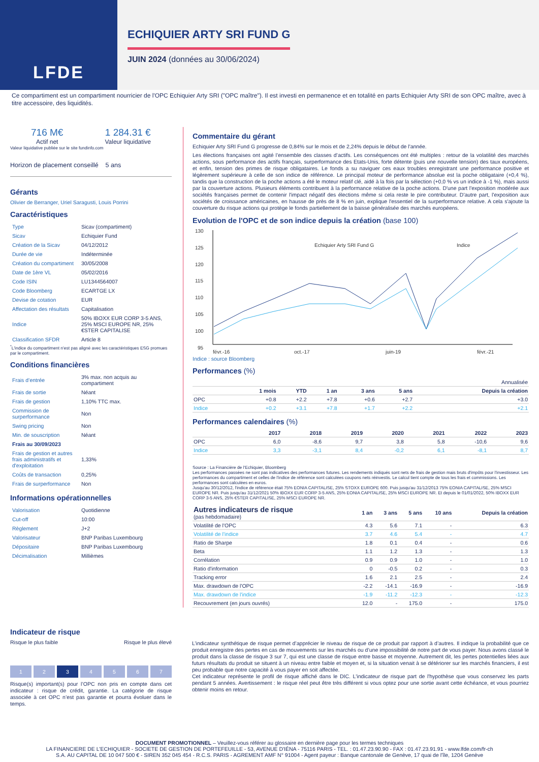LFDE
ECHIQUIER ARTY SRI FUND G
JUIN 2024 (données au 30/06/2024)
Ce compartiment est un compartiment nourricier de l'OPC Echiquier Arty SRI ("OPC maître"). Il est investi en permanence et en totalité en parts Echiquier Arty SRI de son OPC maître, avec à titre accessoire, des liquidités.
716 M€
Actif net
1 284.31 €
Valeur liquidative
Valeur liquidative publiée sur le site fundinfo.com
Horizon de placement conseillé 5 ans
Gérants
Olivier de Berranger, Uriel Saragusti, Louis Porrini
Caractéristiques
| Type | Sicav (compartiment) |
| Sicav | Echiquier Fund |
| Création de la Sicav | 04/12/2012 |
| Durée de vie | Indéterminée |
| Création du compartiment | 30/05/2008 |
| Date de 1ère VL | 05/02/2016 |
| Code ISIN | LU1344564007 |
| Code Bloomberg | ECARTGE LX |
| Devise de cotation | EUR |
| Affectation des résultats | Capitalisation |
| Indice | 50% IBOXX EUR CORP 3-5 ANS, 25% MSCI EUROPE NR, 25% €STER CAPITALISE |
| Classification SFDR | Article 8 |
<sup>*</sup> L'indice du compartiment n'est pas aligné avec les caractéristiques ESG promues par le compartiment.
Conditions financières
| Frais d’entrée | 3% max. non acquis au compartiment |
| Frais de sortie | Néant |
| Frais de gestion | 1,10% TTC max. |
| Commission de surperformance | Non |
| Swing pricing | Non |
| Min. de souscription | Néant |
| Frais au 30/09/2023 | |
| Frais de gestion et autres frais administratifs et d'exploitation | 1,33% |
| Coûts de transaction | 0,25% |
| Frais de surperformance | Non |
Informations opérationnelles
| Valorisation | Quotidienne |
| Cut-off | 10:00 |
| Règlement | J+2 |
| Valorisateur | BNP Paribas Luxembourg |
| Dépositaire | BNP Paribas Luxembourg |
| Décimalisation | Millièmes |
Commentaire du gérant
Echiquier Arty SRI Fund G progresse de 0,84% sur le mois et de 2,24% depuis le début de l'année.
Les élections françaises ont agité l’ensemble des classes d’actifs. Les conséquences ont été multiples : retour de la volatilité des marchés actions, sous performance des actifs français, surperformance des Etats-Unis, forte détente (puis une nouvelle tension) des taux européens, et enfin, tension des primes de risque obligataires. Le fonds a su naviguer ces eaux troubles enregistrant une performance positive et légèrement supérieure à celle de son indice de référence. Le principal moteur de performance absolue est la poche obligataire (+0,4 %), tandis que la construction de la poche actions a été le moteur relatif clé, aidé à la fois par la sélection (+0,0 % vs un indice à -1 %), mais aussi par la couverture actions. Plusieurs éléments contribuent à la performance relative de la poche actions. D'une part l'exposition modérée aux sociétés françaises permet de contenir l'impact négatif des élections même si cela reste le pire contributeur. D'autre part, l'exposition aux sociétés de croissance américaines, en hausse de près de 8 % en juin, explique l'essentiel de la surperformance relative. A cela s'ajoute la couverture du risque actions qui protège le fonds partiellement de la baisse généralisée des marchés européens.
Evolution de l'OPC et de son indice depuis la création (base 100)
130
125
120
115
110
105
100
95
févr.-16
oct.-17
juin-19
févr.-21
Echiquier Arty SRI Fund G
Indice
Indice : source Bloomberg
Performances (%)
| | | | Annualisée | | | |
| --- | --- | --- | --- | --- | --- | --- |
| | 1 mois | YTD | 1 an | 3 ans | 5 ans | Depuis la création |
| OPC | +0.8 | +2.2 | +7.8 | +0.6 | +2.7 | +3.0 |
| Indice | +0.2 | +3.1 | +7.8 | +1.7 | +2.2 | +2.1 |
Performances calendaires (%)
| | 2017 | 2018 | 2019 | 2020 | 2021 | 2022 | 2023 |
| --- | --- | --- | --- | --- | --- | --- | --- |
| OPC | 6,0 | -8,6 | 9,7 | 3,8 | 5,8 | -10,6 | 9,6 |
| Indice | 3,3 | -3,1 | 8,4 | -0,2 | 6,1 | -8,1 | 8,7 |
Source : La Financière de l'Echiquier, Bloomberg
Les performances passées ne sont pas indicatives des performances futures. Les rendements indiqués sont nets de frais de gestion mais bruts d'impôts pour l'investisseur. Les performances du compartiment et celles de l'indice de référence sont calculées coupons nets réinvestis. Le calcul tient compte de tous les frais et commissions. Les performances sont calculées en euros.
Jusqu'au 30/12/2012, l'indice de référence était 75% EONIA CAPITALISE, 25% STOXX EUROPE 600. Puis jusqu'au 31/12/2013 75% EONIA CAPITALISE, 25% MSCI EUROPE NR. Puis jusqu'au 31/12/2021 50% IBOXX EUR CORP 3-5 ANS, 25% EONIA CAPITALISE, 25% MSCI EUROPE NR. Et depuis le 01/01/2022, 50% IBOXX EUR CORP 3-5 ANS, 25% €STER CAPITALISE, 25% MSCI EUROPE NR.
| Autres indicateurs de risque (pas hebdomadaire) | 1 an | 3 ans | 5 ans | 10 ans | Depuis la création |
| --- | --- | --- | --- | --- | --- |
| Volatilité de l'OPC | 4.3 | 5.6 | 7.1 | - | 6.3 |
| Volatilité de l'indice | 3.7 | 4.6 | 5.4 | - | 4.7 |
| Ratio de Sharpe | 1.8 | 0.1 | 0.4 | - | 0.6 |
| Beta | 1.1 | 1.2 | 1.3 | - | 1.3 |
| Corrélation | 0.9 | 0.9 | 1.0 | - | 1.0 |
| Ratio d'information | 0 | -0.5 | 0.2 | - | 0.3 |
| Tracking error | 1.6 | 2.1 | 2.5 | - | 2.4 |
| Max. drawdown de l'OPC | -2.2 | -14.1 | -16.9 | - | -16.9 |
| Max. drawdown de l'indice | -1.9 | -11.2 | -12.3 | - | -12.3 |
| Recouvrement (en jours ouvrés) | 12.0 | - | 175.0 | - | 175.0 |
Indicateur de risque
Risque le plus faible Risque le plus élevé
1 2 3 4 5 6 7
Risque(s) important(s) pour l’OPC non pris en compte dans cet indicateur : risque de crédit, garantie. La catégorie de risque associée à cet OPC n’est pas garantie et pourra évoluer dans le temps.
L’indicateur synthétique de risque permet d’apprécier le niveau de risque de ce produit par rapport à d’autres. Il indique la probabilité que ce produit enregistre des pertes en cas de mouvements sur les marchés ou d’une impossibilité de notre part de vous payer. Nous avons classé le produit dans la classe de risque 3 sur 7, qui est une classe de risque entre basse et moyenne. Autrement dit, les pertes potentielles liées aux futurs résultats du produit se situent à un niveau entre faible et moyen et, si la situation venait à se détériorer sur les marchés financiers, il est peu probable que notre capacité à vous payer en soit affectée.
Cet indicateur représente le profil de risque affiché dans le DIC. L'indicateur de risque part de l'hypothèse que vous conservez les parts pendant 5 années. Avertissement : le risque réel peut être très différent si vous optez pour une sortie avant cette échéance, et vous pourriez obtenir moins en retour.
DOCUMENT PROMOTIONNEL – Veuillez-vous référer au glossaire en dernière page pour les termes techniques
LA FINANCIERE DE L'ECHIQUIER - SOCIETE DE GESTION DE PORTEFEUILLE - 53, AVENUE D'IÉNA - 75116 PARIS - TEL. : 01.47.23.90.90 - FAX : 01.47.23.91.91 - www.lfde.com/fr-ch
S.A. AU CAPITAL DE 10 047 500 € - SIREN 352 045 454 - R.C.S. PARIS - AGREMENT AMF N° 91004 - Agent payeur : Banque cantonale de Genève, 17 quai de l'île, 1204 Genève